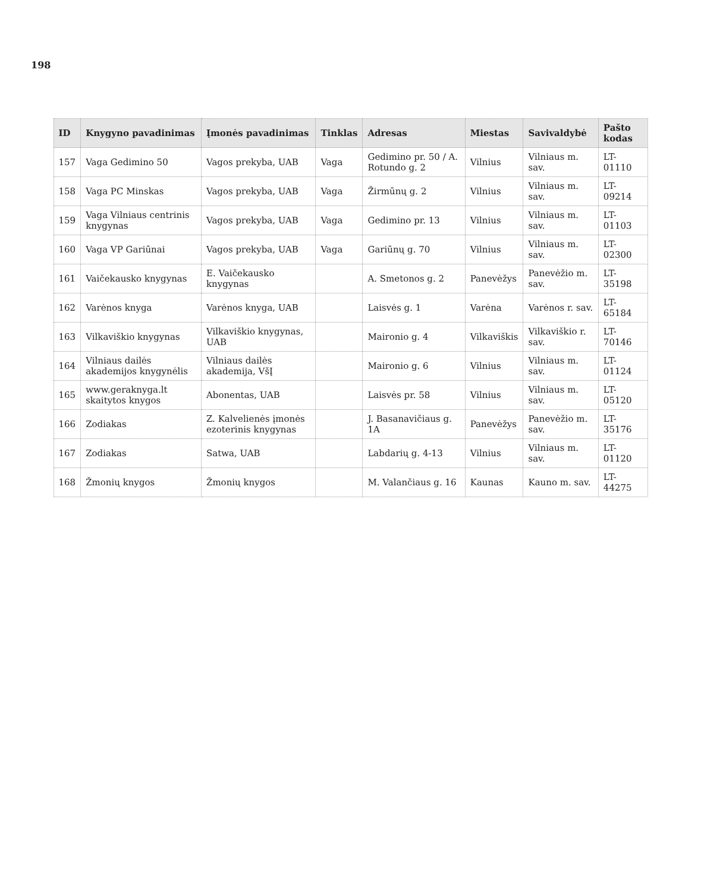198
| ID | Knygyno pavadinimas | Įmonės pavadinimas | Tinklas | Adresas | Miestas | Savivaldybė | Pašto kodas |
| --- | --- | --- | --- | --- | --- | --- | --- |
| 157 | Vaga Gedimino 50 | Vagos prekyba, UAB | Vaga | Gedimino pr. 50 / A. Rotundo g. 2 | Vilnius | Vilniaus m. sav. | LT-01110 |
| 158 | Vaga PC Minskas | Vagos prekyba, UAB | Vaga | Žirmūnų g. 2 | Vilnius | Vilniaus m. sav. | LT-09214 |
| 159 | Vaga Vilniaus centrinis knygynas | Vagos prekyba, UAB | Vaga | Gedimino pr. 13 | Vilnius | Vilniaus m. sav. | LT-01103 |
| 160 | Vaga VP Gariūnai | Vagos prekyba, UAB | Vaga | Gariūnų g. 70 | Vilnius | Vilniaus m. sav. | LT-02300 |
| 161 | Vaičekausko knygynas | E. Vaičekausko knygynas | | A. Smetonos g. 2 | Panevėžys | Panevėžio m. sav. | LT-35198 |
| 162 | Varėnos knyga | Varėnos knyga, UAB | | Laisvės g. 1 | Varėna | Varėnos r. sav. | LT-65184 |
| 163 | Vilkaviškio knygynas | Vilkaviškio knygynas, UAB | | Maironio g. 4 | Vilkaviškis | Vilkaviškio r. sav. | LT-70146 |
| 164 | Vilniaus dailės akademijos knygynėlis | Vilniaus dailės akademija, VšĮ | | Maironio g. 6 | Vilnius | Vilniaus m. sav. | LT-01124 |
| 165 | www.geraknyga.lt skaitytos knygos | Abonentas, UAB | | Laisvės pr. 58 | Vilnius | Vilniaus m. sav. | LT-05120 |
| 166 | Zodiakas | Z. Kalvelienės įmonės ezoterinis knygynas | | J. Basanavičiaus g. 1A | Panevėžys | Panevėžio m. sav. | LT-35176 |
| 167 | Zodiakas | Satwa, UAB | | Labdarių g. 4-13 | Vilnius | Vilniaus m. sav. | LT-01120 |
| 168 | Žmonių knygos | Žmonių knygos | | M. Valančiaus g. 16 | Kaunas | Kauno m. sav. | LT-44275 |